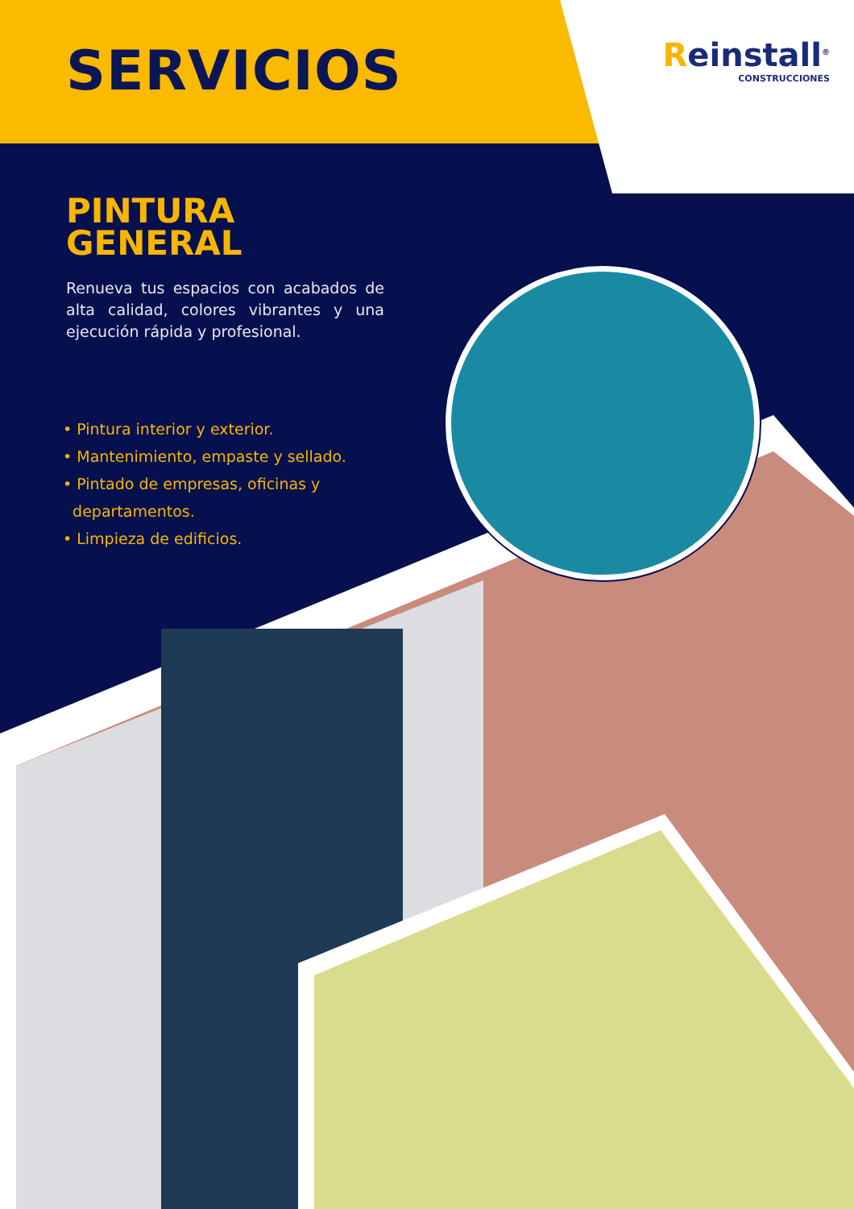SERVICIOS
Reinstall<sup>®</sup>
CONSTRUCCIONES
PINTURA
GENERAL
Renueva tus espacios con acabados de alta calidad, colores vibrantes y una ejecución rápida y profesional.
• Pintura interior y exterior.
• Mantenimiento, empaste y sellado.
• Pintado de empresas, oficinas y
departamentos.
• Limpieza de edificios.